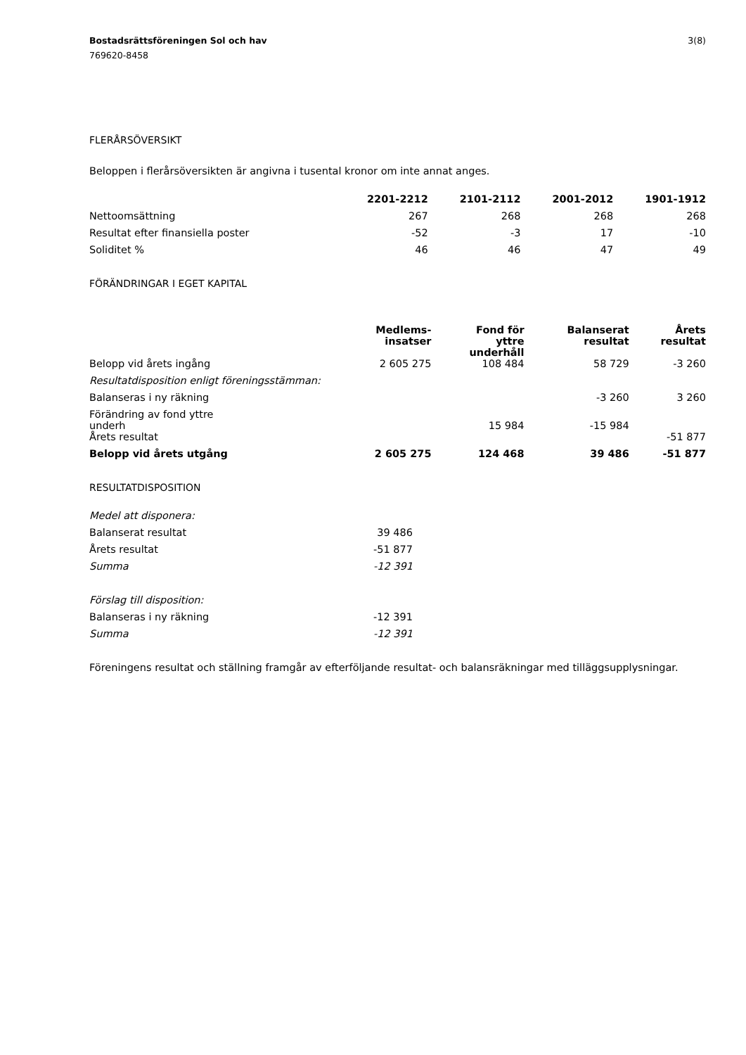Bostadsrättsföreningen Sol och hav 3(8)
769620-8458
FLERÅRSÖVERSIKT
Beloppen i flerårsöversikten är angivna i tusental kronor om inte annat anges.
| | 2201-2212 | 2101-2112 | 2001-2012 | 1901-1912 |
| Nettoomsättning | 267 | 268 | 268 | 268 |
| Resultat efter finansiella poster | -52 | -3 | 17 | -10 |
| Soliditet % | 46 | 46 | 47 | 49 |
FÖRÄNDRINGAR I EGET KAPITAL
| | Medlems- insatser | Fond för yttre underhåll | Balanserat resultat | Årets resultat |
| Belopp vid årets ingång | 2 605 275 | 108 484 | 58 729 | -3 260 |
| Resultatdisposition enligt föreningsstämman: | | | | |
| Balanseras i ny räkning | | | -3 260 | 3 260 |
| Förändring av fond yttre underh | | 15 984 | -15 984 | |
| Årets resultat | | | | -51 877 |
| Belopp vid årets utgång | 2 605 275 | 124 468 | 39 486 | -51 877 |
RESULTATDISPOSITION
| Medel att disponera: | |
| Balanserat resultat | 39 486 |
| Årets resultat | -51 877 |
| Summa | -12 391 |
| Förslag till disposition: | |
| Balanseras i ny räkning | -12 391 |
| Summa | -12 391 |
Föreningens resultat och ställning framgår av efterföljande resultat- och balansräkningar med tilläggsupplysningar.